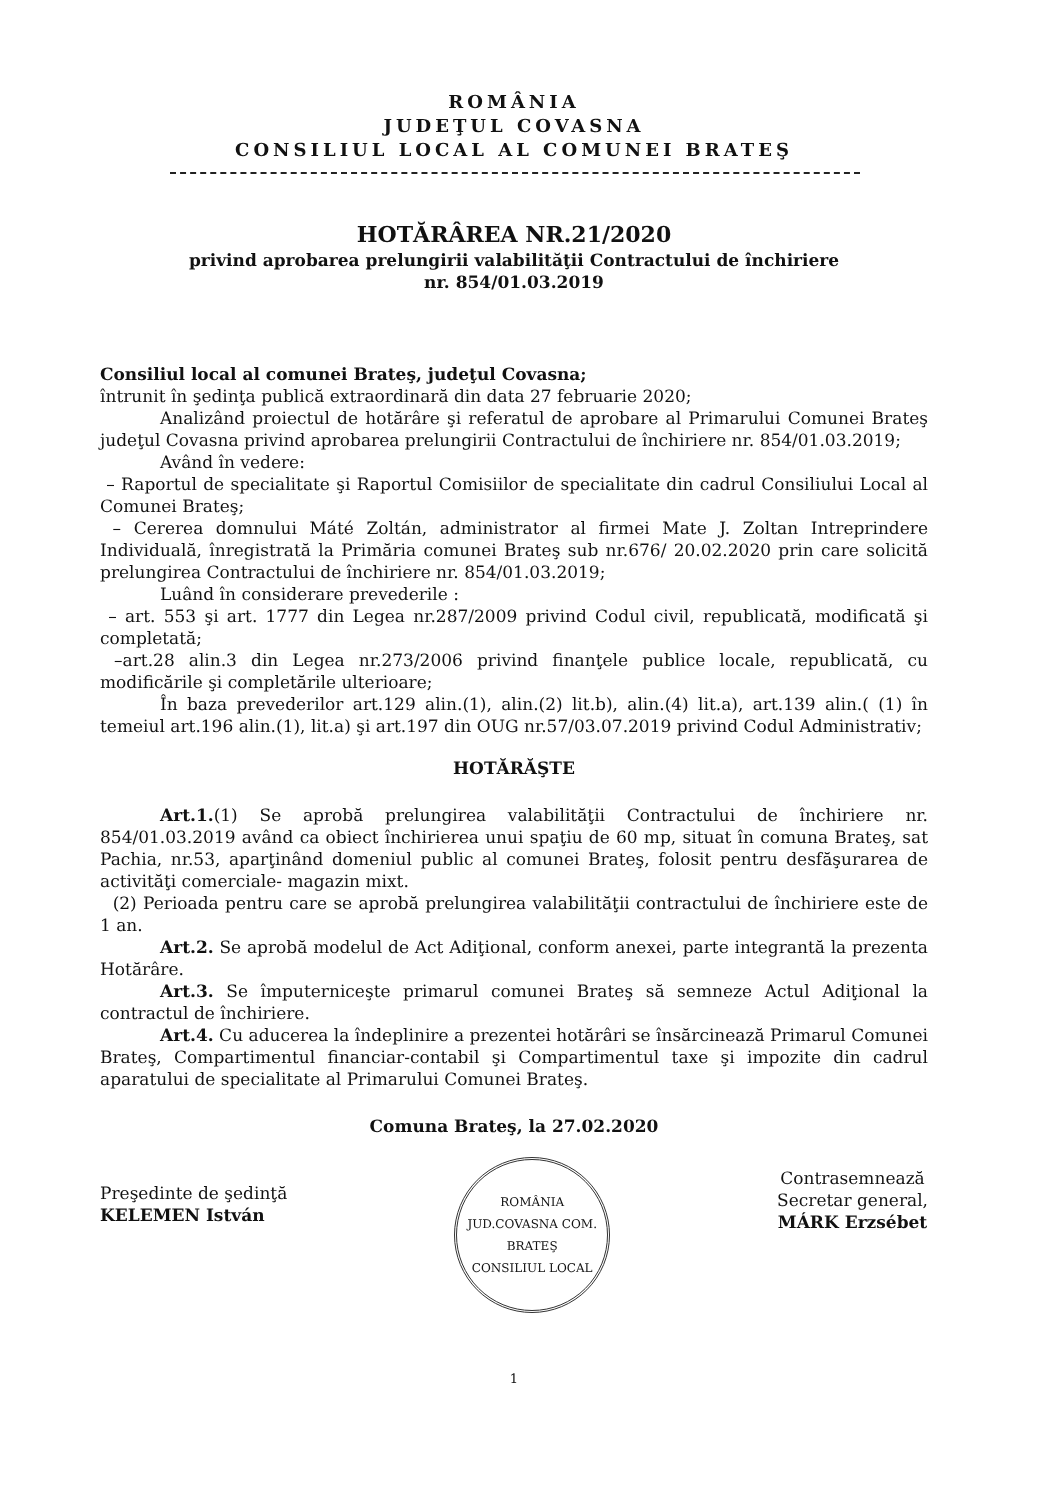ROMÂNIA
JUDEŢUL COVASNA
CONSILIUL LOCAL AL COMUNEI BRATEŞ
HOTĂRÂREA NR.21/2020
privind aprobarea prelungirii valabilităţii Contractului de închiriere
nr. 854/01.03.2019
Consiliul local al comunei Brateş, judeţul Covasna;
întrunit în şedinţa publică extraordinară din data 27 februarie 2020;
Analizând proiectul de hotărâre şi referatul de aprobare al Primarului Comunei Brateş judeţul Covasna privind aprobarea prelungirii Contractului de închiriere nr. 854/01.03.2019;
Având în vedere:
– Raportul de specialitate şi Raportul Comisiilor de specialitate din cadrul Consiliului Local al Comunei Brateş;
– Cererea domnului Máté Zoltán, administrator al firmei Mate J. Zoltan Intreprindere Individuală, înregistrată la Primăria comunei Brateş sub nr.676/ 20.02.2020 prin care solicită prelungirea Contractului de închiriere nr. 854/01.03.2019;
Luând în considerare prevederile :
– art. 553 şi art. 1777 din Legea nr.287/2009 privind Codul civil, republicată, modificată şi completată;
–art.28 alin.3 din Legea nr.273/2006 privind finanţele publice locale, republicată, cu modificările şi completările ulterioare;
În baza prevederilor art.129 alin.(1), alin.(2) lit.b), alin.(4) lit.a), art.139 alin.( (1) în temeiul art.196 alin.(1), lit.a) şi art.197 din OUG nr.57/03.07.2019 privind Codul Administrativ;
HOTĂRĂŞTE
Art.1.(1) Se aprobă prelungirea valabilităţii Contractului de închiriere nr. 854/01.03.2019 având ca obiect închirierea unui spaţiu de 60 mp, situat în comuna Brateş, sat Pachia, nr.53, aparţinând domeniul public al comunei Brateş, folosit pentru desfăşurarea de activităţi comerciale- magazin mixt.
(2) Perioada pentru care se aprobă prelungirea valabilităţii contractului de închiriere este de 1 an.
Art.2. Se aprobă modelul de Act Adiţional, conform anexei, parte integrantă la prezenta Hotărâre.
Art.3. Se împuterniceşte primarul comunei Brateş să semneze Actul Adiţional la contractul de închiriere.
Art.4. Cu aducerea la îndeplinire a prezentei hotărâri se însărcinează Primarul Comunei Brateş, Compartimentul financiar-contabil şi Compartimentul taxe şi impozite din cadrul aparatului de specialitate al Primarului Comunei Brateş.
Comuna Brateş, la 27.02.2020
Preşedinte de şedinţă
KELEMEN István
ROMÂNIA
JUD.COVASNA COM. BRATEŞ
CONSILIUL LOCAL
Contrasemnează
Secretar general,
MÁRK Erzsébet
1